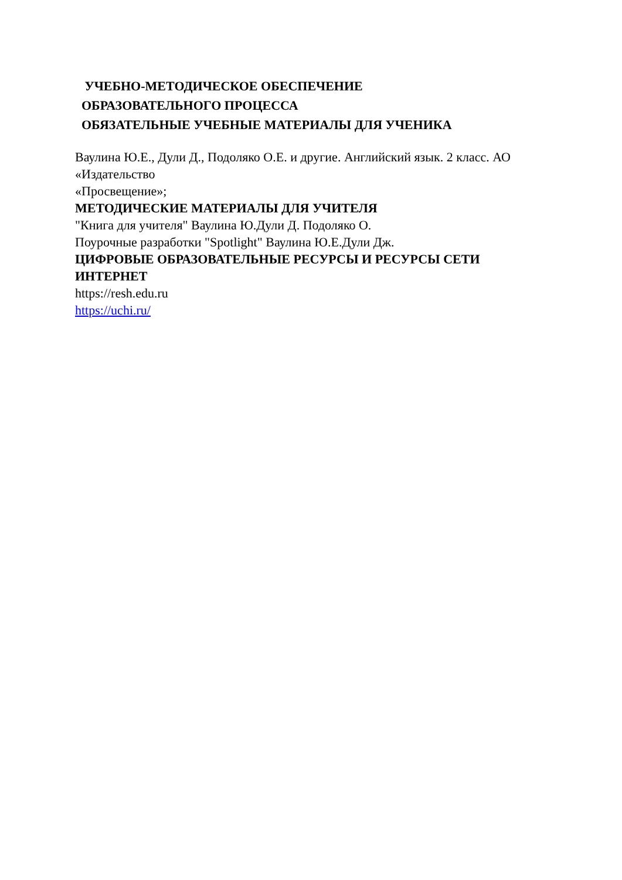УЧЕБНО-МЕТОДИЧЕСКОЕ ОБЕСПЕЧЕНИЕ
ОБРАЗОВАТЕЛЬНОГО ПРОЦЕССА
ОБЯЗАТЕЛЬНЫЕ УЧЕБНЫЕ МАТЕРИАЛЫ ДЛЯ УЧЕНИКА
Ваулина Ю.Е., Дули Д., Подоляко О.Е. и другие. Английский язык. 2 класс. АО «Издательство
«Просвещение»;
МЕТОДИЧЕСКИЕ МАТЕРИАЛЫ ДЛЯ УЧИТЕЛЯ
"Книга для учителя" Ваулина Ю.Дули Д. Подоляко О.
Поурочные разработки "Spotlight" Ваулина Ю.Е.Дули Дж.
ЦИФРОВЫЕ ОБРАЗОВАТЕЛЬНЫЕ РЕСУРСЫ И РЕСУРСЫ СЕТИ ИНТЕРНЕТ
https://resh.edu.ru
https://uchi.ru/